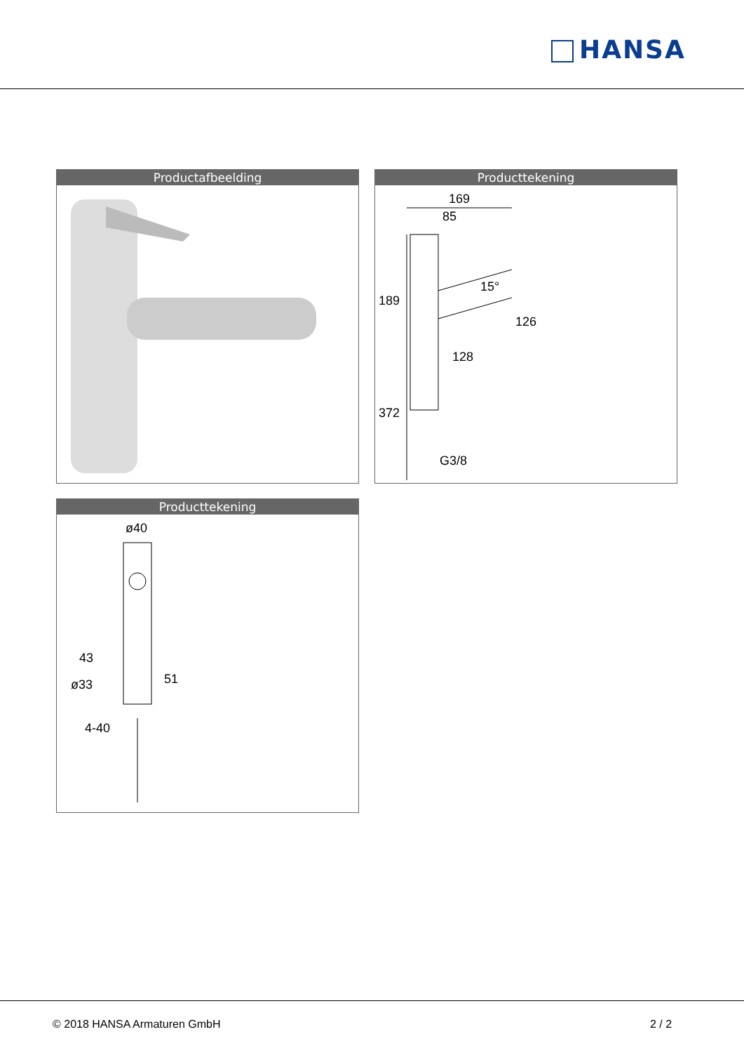HANSA
Productafbeelding
Producttekening
169
85
128
G3/8
189
372
126
15°
Producttekening
ø40
43
51
ø33
4-40
© 2018 HANSA Armaturen GmbH 2 / 2